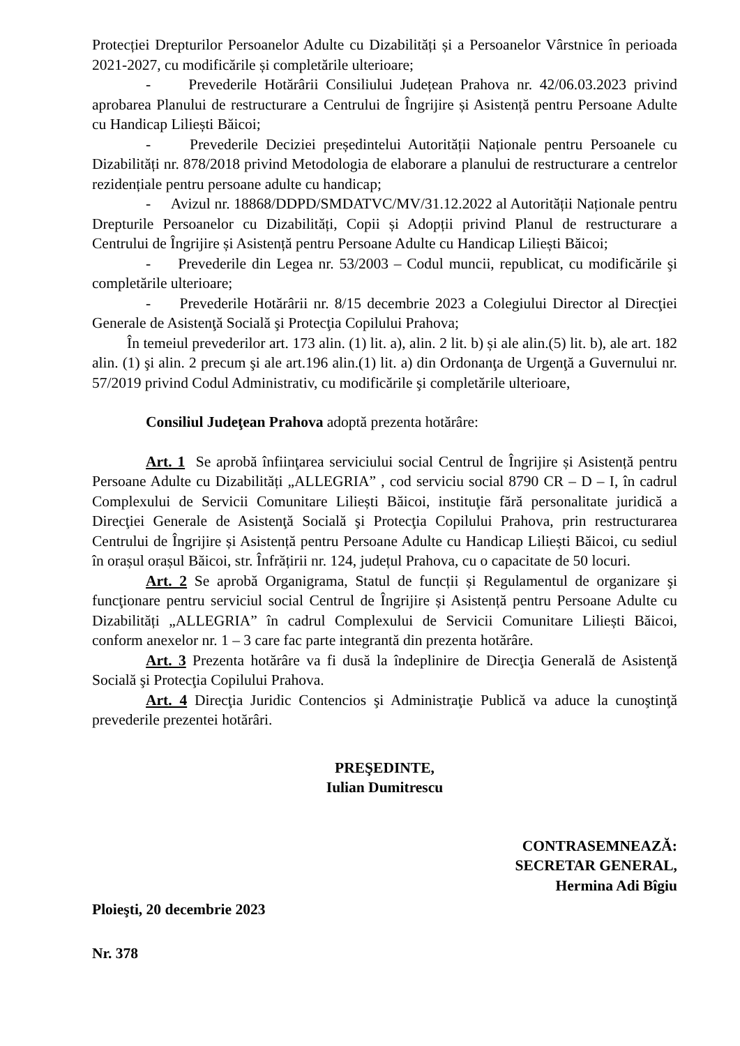Protecției Drepturilor Persoanelor Adulte cu Dizabilități și a Persoanelor Vârstnice în perioada 2021-2027, cu modificările și completările ulterioare;
- Prevederile Hotărârii Consiliului Județean Prahova nr. 42/06.03.2023 privind aprobarea Planului de restructurare a Centrului de Îngrijire și Asistență pentru Persoane Adulte cu Handicap Liliești Băicoi;
- Prevederile Deciziei președintelui Autorității Naționale pentru Persoanele cu Dizabilități nr. 878/2018 privind Metodologia de elaborare a planului de restructurare a centrelor rezidențiale pentru persoane adulte cu handicap;
- Avizul nr. 18868/DDPD/SMDATVC/MV/31.12.2022 al Autorității Naționale pentru Drepturile Persoanelor cu Dizabilități, Copii și Adopții privind Planul de restructurare a Centrului de Îngrijire și Asistență pentru Persoane Adulte cu Handicap Liliești Băicoi;
- Prevederile din Legea nr. 53/2003 – Codul muncii, republicat, cu modificările şi completările ulterioare;
- Prevederile Hotărârii nr. 8/15 decembrie 2023 a Colegiului Director al Direcţiei Generale de Asistenţă Socială şi Protecţia Copilului Prahova;
În temeiul prevederilor art. 173 alin. (1) lit. a), alin. 2 lit. b) și ale alin.(5) lit. b), ale art. 182 alin. (1) şi alin. 2 precum şi ale art.196 alin.(1) lit. a) din Ordonanţa de Urgenţă a Guvernului nr. 57/2019 privind Codul Administrativ, cu modificările şi completările ulterioare,
Consiliul Judeţean Prahova adoptă prezenta hotărâre:
Art. 1 Se aprobă înfiinţarea serviciului social Centrul de Îngrijire și Asistență pentru Persoane Adulte cu Dizabilități „ALLEGRIA” , cod serviciu social 8790 CR – D – I, în cadrul Complexului de Servicii Comunitare Liliești Băicoi, instituţie fără personalitate juridică a Direcţiei Generale de Asistenţă Socială şi Protecţia Copilului Prahova, prin restructurarea Centrului de Îngrijire și Asistență pentru Persoane Adulte cu Handicap Liliești Băicoi, cu sediul în orașul orașul Băicoi, str. Înfrățirii nr. 124, județul Prahova, cu o capacitate de 50 locuri.
Art. 2 Se aprobă Organigrama, Statul de funcții și Regulamentul de organizare şi funcţionare pentru serviciul social Centrul de Îngrijire și Asistență pentru Persoane Adulte cu Dizabilități „ALLEGRIA” în cadrul Complexului de Servicii Comunitare Liliești Băicoi, conform anexelor nr. 1 – 3 care fac parte integrantă din prezenta hotărâre.
Art. 3 Prezenta hotărâre va fi dusă la îndeplinire de Direcţia Generală de Asistenţă Socială şi Protecţia Copilului Prahova.
Art. 4 Direcţia Juridic Contencios şi Administraţie Publică va aduce la cunoştinţă prevederile prezentei hotărâri.
PREŞEDINTE,
Iulian Dumitrescu
CONTRASEMNEAZĂ:
SECRETAR GENERAL,
Hermina Adi Bîgiu
Ploieşti, 20 decembrie 2023
Nr. 378